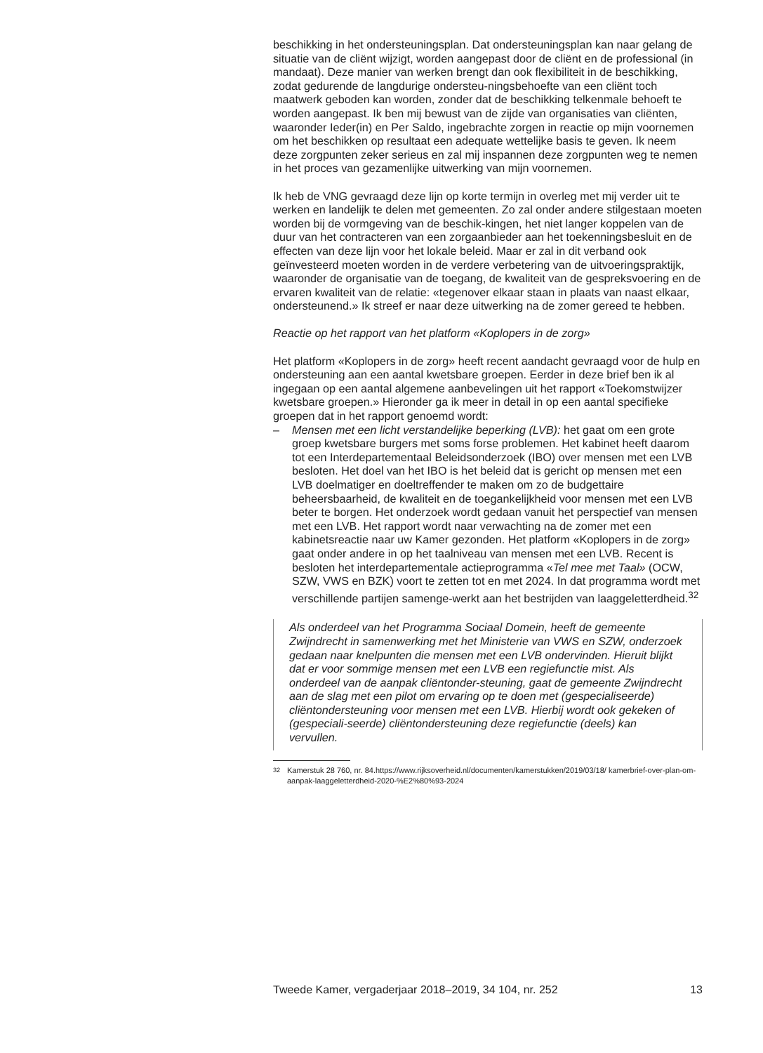beschikking in het ondersteuningsplan. Dat ondersteuningsplan kan naar gelang de situatie van de cliënt wijzigt, worden aangepast door de cliënt en de professional (in mandaat). Deze manier van werken brengt dan ook flexibiliteit in de beschikking, zodat gedurende de langdurige ondersteu-ningsbehoefte van een cliënt toch maatwerk geboden kan worden, zonder dat de beschikking telkenmale behoeft te worden aangepast. Ik ben mij bewust van de zijde van organisaties van cliënten, waaronder Ieder(in) en Per Saldo, ingebrachte zorgen in reactie op mijn voornemen om het beschikken op resultaat een adequate wettelijke basis te geven. Ik neem deze zorgpunten zeker serieus en zal mij inspannen deze zorgpunten weg te nemen in het proces van gezamenlijke uitwerking van mijn voornemen.
Ik heb de VNG gevraagd deze lijn op korte termijn in overleg met mij verder uit te werken en landelijk te delen met gemeenten. Zo zal onder andere stilgestaan moeten worden bij de vormgeving van de beschik-kingen, het niet langer koppelen van de duur van het contracteren van een zorgaanbieder aan het toekenningsbesluit en de effecten van deze lijn voor het lokale beleid. Maar er zal in dit verband ook geïnvesteerd moeten worden in de verdere verbetering van de uitvoeringspraktijk, waaronder de organisatie van de toegang, de kwaliteit van de gespreksvoering en de ervaren kwaliteit van de relatie: «tegenover elkaar staan in plaats van naast elkaar, ondersteunend.» Ik streef er naar deze uitwerking na de zomer gereed te hebben.
Reactie op het rapport van het platform «Koplopers in de zorg»
Het platform «Koplopers in de zorg» heeft recent aandacht gevraagd voor de hulp en ondersteuning aan een aantal kwetsbare groepen. Eerder in deze brief ben ik al ingegaan op een aantal algemene aanbevelingen uit het rapport «Toekomstwijzer kwetsbare groepen.» Hieronder ga ik meer in detail in op een aantal specifieke groepen dat in het rapport genoemd wordt:
– Mensen met een licht verstandelijke beperking (LVB): het gaat om een grote groep kwetsbare burgers met soms forse problemen. Het kabinet heeft daarom tot een Interdepartementaal Beleidsonderzoek (IBO) over mensen met een LVB besloten. Het doel van het IBO is het beleid dat is gericht op mensen met een LVB doelmatiger en doeltreffender te maken om zo de budgettaire beheersbaarheid, de kwaliteit en de toegankelijkheid voor mensen met een LVB beter te borgen. Het onderzoek wordt gedaan vanuit het perspectief van mensen met een LVB. Het rapport wordt naar verwachting na de zomer met een kabinetsreactie naar uw Kamer gezonden. Het platform «Koplopers in de zorg» gaat onder andere in op het taalniveau van mensen met een LVB. Recent is besloten het interdepartementale actieprogramma «Tel mee met Taal» (OCW, SZW, VWS en BZK) voort te zetten tot en met 2024. In dat programma wordt met verschillende partijen samenge-werkt aan het bestrijden van laaggeletterdheid.<sup>32</sup>
Als onderdeel van het Programma Sociaal Domein, heeft de gemeente Zwijndrecht in samenwerking met het Ministerie van VWS en SZW, onderzoek gedaan naar knelpunten die mensen met een LVB ondervinden. Hieruit blijkt dat er voor sommige mensen met een LVB een regiefunctie mist. Als onderdeel van de aanpak cliëntonder-steuning, gaat de gemeente Zwijndrecht aan de slag met een pilot om ervaring op te doen met (gespecialiseerde) cliëntondersteuning voor mensen met een LVB. Hierbij wordt ook gekeken of (gespeciali-seerde) cliëntondersteuning deze regiefunctie (deels) kan vervullen.
<sup>32</sup> Kamerstuk 28 760, nr. 84.https://www.rijksoverheid.nl/documenten/kamerstukken/2019/03/18/ kamerbrief-over-plan-om-aanpak-laaggeletterdheid-2020-%E2%80%93-2024
Tweede Kamer, vergaderjaar 2018–2019, 34 104, nr. 252 13